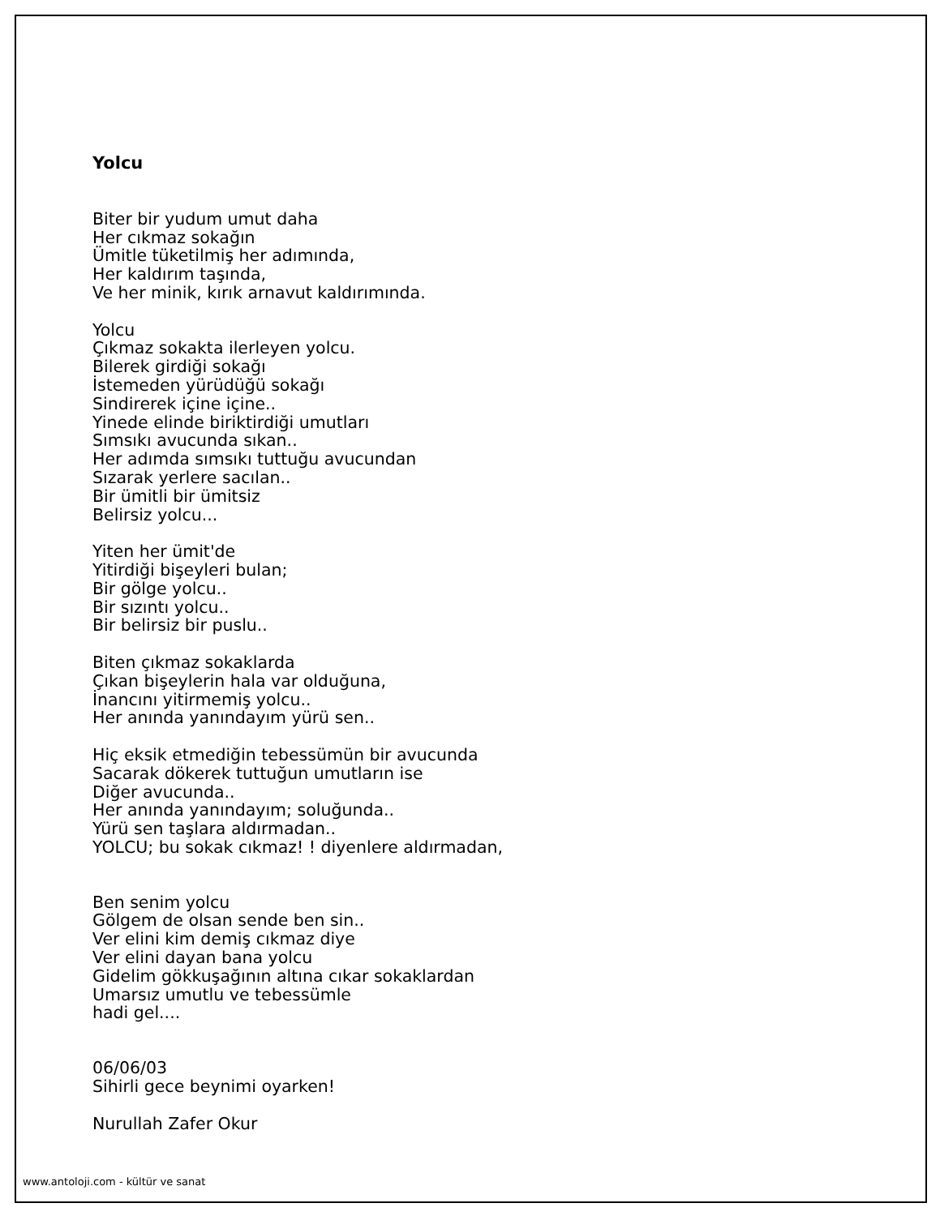Yolcu
Biter bir yudum umut daha
Her cıkmaz sokağın
Ümitle tüketilmiş her adımında,
Her kaldırım taşında,
Ve her minik, kırık arnavut kaldırımında.
Yolcu
Çıkmaz sokakta ilerleyen yolcu.
Bilerek girdiği sokağı
İstemeden yürüdüğü sokağı
Sindirerek içine içine..
Yinede elinde biriktirdiği umutları
Sımsıkı avucunda sıkan..
Her adımda sımsıkı tuttuğu avucundan
Sızarak yerlere sacılan..
Bir ümitli bir ümitsiz
Belirsiz yolcu...
Yiten her ümit'de
Yitirdiği bişeyleri bulan;
Bir gölge yolcu..
Bir sızıntı yolcu..
Bir belirsiz bir puslu..
Biten çıkmaz sokaklarda
Çıkan bişeylerin hala var olduğuna,
İnancını yitirmemiş yolcu..
Her anında yanındayım yürü sen..
Hiç eksik etmediğin tebessümün bir avucunda
Sacarak dökerek tuttuğun umutların ise
Diğer avucunda..
Her anında yanındayım; soluğunda..
Yürü sen taşlara aldırmadan..
YOLCU; bu sokak cıkmaz! ! diyenlere aldırmadan,
Ben senim yolcu
Gölgem de olsan sende ben sin..
Ver elini kim demiş cıkmaz diye
Ver elini dayan bana yolcu
Gidelim gökkuşağının altına cıkar sokaklardan
Umarsız umutlu ve tebessümle
hadi gel....
06/06/03
Sihirli gece beynimi oyarken!
Nurullah Zafer Okur
www.antoloji.com - kültür ve sanat